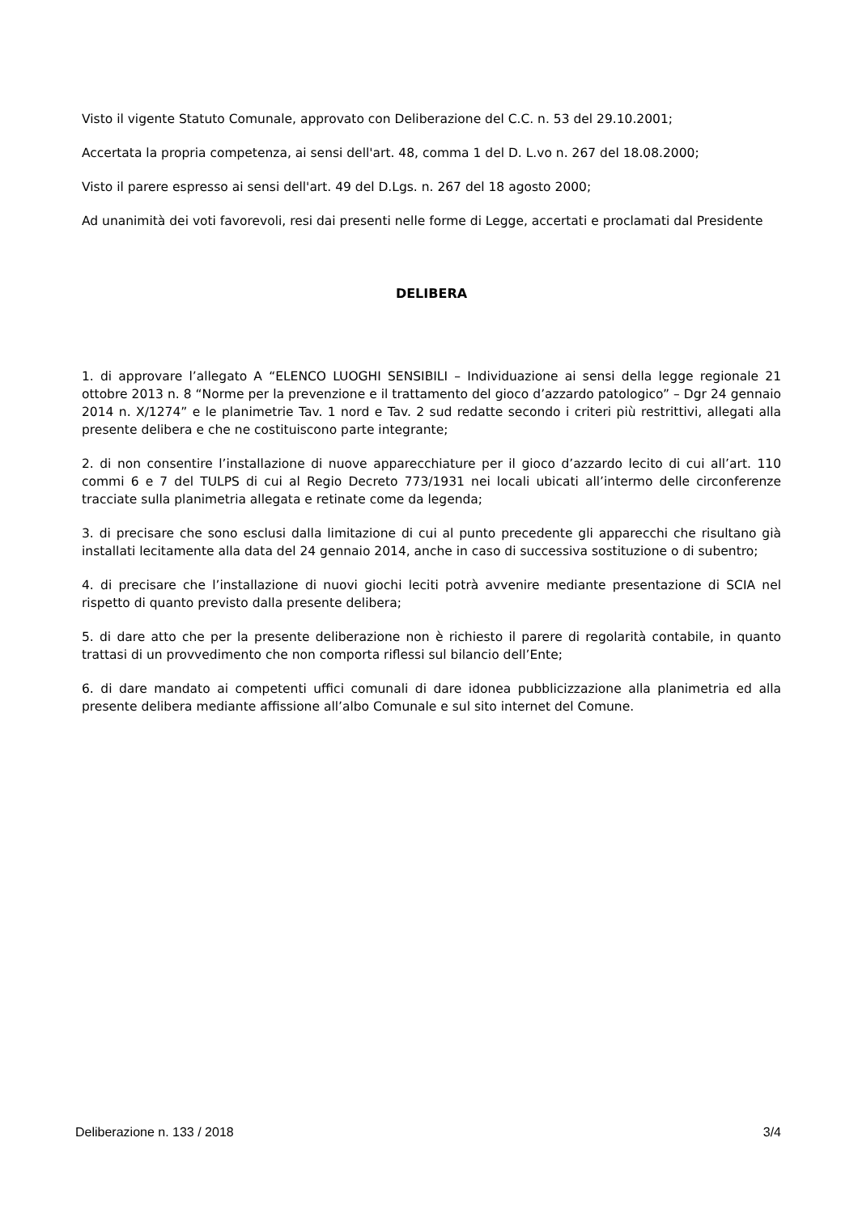Visto il vigente Statuto Comunale, approvato con Deliberazione del C.C. n. 53 del 29.10.2001;
Accertata la propria competenza, ai sensi dell'art. 48, comma 1 del D. L.vo n. 267 del 18.08.2000;
Visto il parere espresso ai sensi dell'art. 49 del D.Lgs. n. 267 del 18 agosto 2000;
Ad unanimità dei voti favorevoli, resi dai presenti nelle forme di Legge, accertati e proclamati dal Presidente
DELIBERA
1. di approvare l’allegato A “ELENCO LUOGHI SENSIBILI – Individuazione ai sensi della legge regionale 21 ottobre 2013 n. 8 “Norme per la prevenzione e il trattamento del gioco d’azzardo patologico” – Dgr 24 gennaio 2014 n. X/1274” e le planimetrie Tav. 1 nord e Tav. 2 sud redatte secondo i criteri più restrittivi, allegati alla presente delibera e che ne costituiscono parte integrante;
2. di non consentire l’installazione di nuove apparecchiature per il gioco d’azzardo lecito di cui all’art. 110 commi 6 e 7 del TULPS di cui al Regio Decreto 773/1931 nei locali ubicati all’intermo delle circonferenze tracciate sulla planimetria allegata e retinate come da legenda;
3. di precisare che sono esclusi dalla limitazione di cui al punto precedente gli apparecchi che risultano già installati lecitamente alla data del 24 gennaio 2014, anche in caso di successiva sostituzione o di subentro;
4. di precisare che l’installazione di nuovi giochi leciti potrà avvenire mediante presentazione di SCIA nel rispetto di quanto previsto dalla presente delibera;
5. di dare atto che per la presente deliberazione non è richiesto il parere di regolarità contabile, in quanto trattasi di un provvedimento che non comporta riflessi sul bilancio dell’Ente;
6. di dare mandato ai competenti uffici comunali di dare idonea pubblicizzazione alla planimetria ed alla presente delibera mediante affissione all’albo Comunale e sul sito internet del Comune.
Deliberazione n. 133 / 2018 3/4